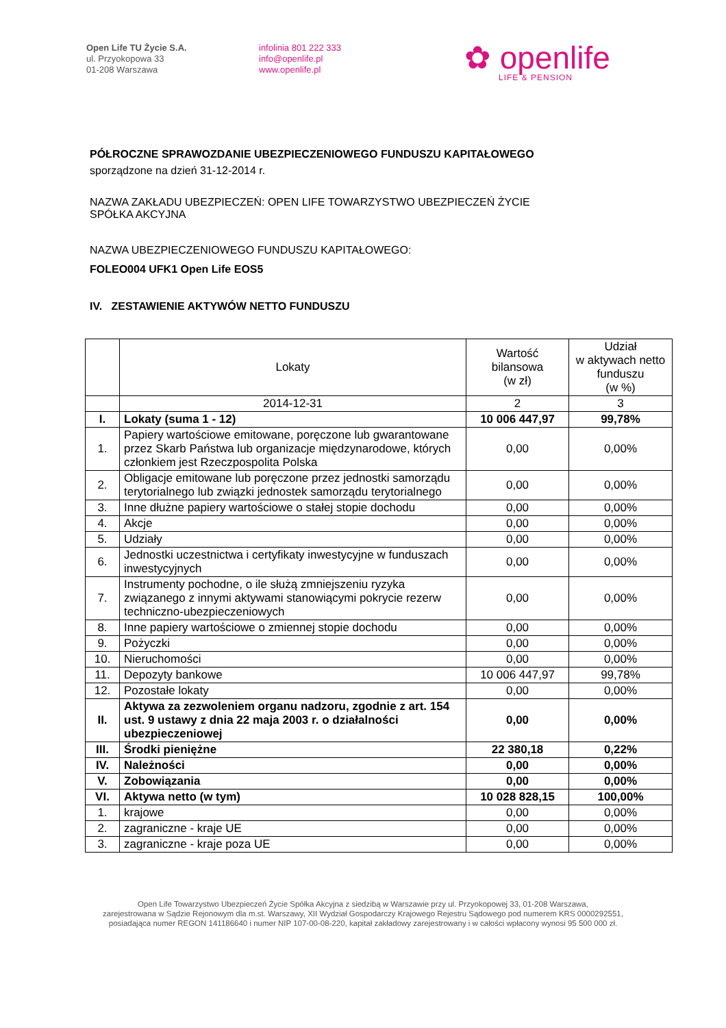Open Life TU Życie S.A.
ul. Przyokopowa 33
01-208 Warszawa
infolinia 801 222 333
info@openlife.pl
www.openlife.pl
✿ openlife
LIFE & PENSION
PÓŁROCZNE SPRAWOZDANIE UBEZPIECZENIOWEGO FUNDUSZU KAPITAŁOWEGO
sporządzone na dzień 31-12-2014 r.
NAZWA ZAKŁADU UBEZPIECZEŃ: OPEN LIFE TOWARZYSTWO UBEZPIECZEŃ ŻYCIE
SPÓŁKA AKCYJNA
NAZWA UBEZPIECZENIOWEGO FUNDUSZU KAPITAŁOWEGO:
FOLEO004 UFK1 Open Life EOS5
IV. ZESTAWIENIE AKTYWÓW NETTO FUNDUSZU
| | Lokaty | Wartość bilansowa (w zł) | Udział w aktywach netto funduszu (w %) |
| --- | --- | --- | --- |
| | 2014-12-31 | 2 | 3 |
| I. | Lokaty (suma 1 - 12) | 10 006 447,97 | 99,78% |
| 1. | Papiery wartościowe emitowane, poręczone lub gwarantowane przez Skarb Państwa lub organizacje międzynarodowe, których członkiem jest Rzeczpospolita Polska | 0,00 | 0,00% |
| 2. | Obligacje emitowane lub poręczone przez jednostki samorządu terytorialnego lub związki jednostek samorządu terytorialnego | 0,00 | 0,00% |
| 3. | Inne dłużne papiery wartościowe o stałej stopie dochodu | 0,00 | 0,00% |
| 4. | Akcje | 0,00 | 0,00% |
| 5. | Udziały | 0,00 | 0,00% |
| 6. | Jednostki uczestnictwa i certyfikaty inwestycyjne w funduszach inwestycyjnych | 0,00 | 0,00% |
| 7. | Instrumenty pochodne, o ile służą zmniejszeniu ryzyka związanego z innymi aktywami stanowiącymi pokrycie rezerw techniczno-ubezpieczeniowych | 0,00 | 0,00% |
| 8. | Inne papiery wartościowe o zmiennej stopie dochodu | 0,00 | 0,00% |
| 9. | Pożyczki | 0,00 | 0,00% |
| 10. | Nieruchomości | 0,00 | 0,00% |
| 11. | Depozyty bankowe | 10 006 447,97 | 99,78% |
| 12. | Pozostałe lokaty | 0,00 | 0,00% |
| II. | Aktywa za zezwoleniem organu nadzoru, zgodnie z art. 154 ust. 9 ustawy z dnia 22 maja 2003 r. o działalności ubezpieczeniowej | 0,00 | 0,00% |
| III. | Środki pieniężne | 22 380,18 | 0,22% |
| IV. | Należności | 0,00 | 0,00% |
| V. | Zobowiązania | 0,00 | 0,00% |
| VI. | Aktywa netto (w tym) | 10 028 828,15 | 100,00% |
| 1. | krajowe | 0,00 | 0,00% |
| 2. | zagraniczne - kraje UE | 0,00 | 0,00% |
| 3. | zagraniczne - kraje poza UE | 0,00 | 0,00% |
Open Life Towarzystwo Ubezpieczeń Życie Spółka Akcyjna z siedzibą w Warszawie przy ul. Przyokopowej 33, 01-208 Warszawa,
zarejestrowana w Sądzie Rejonowym dla m.st. Warszawy, XII Wydział Gospodarczy Krajowego Rejestru Sądowego pod numerem KRS 0000292551,
posiadająca numer REGON 141186640 i numer NIP 107-00-08-220, kapitał zakładowy zarejestrowany i w całości wpłacony wynosi 95 500 000 zł.